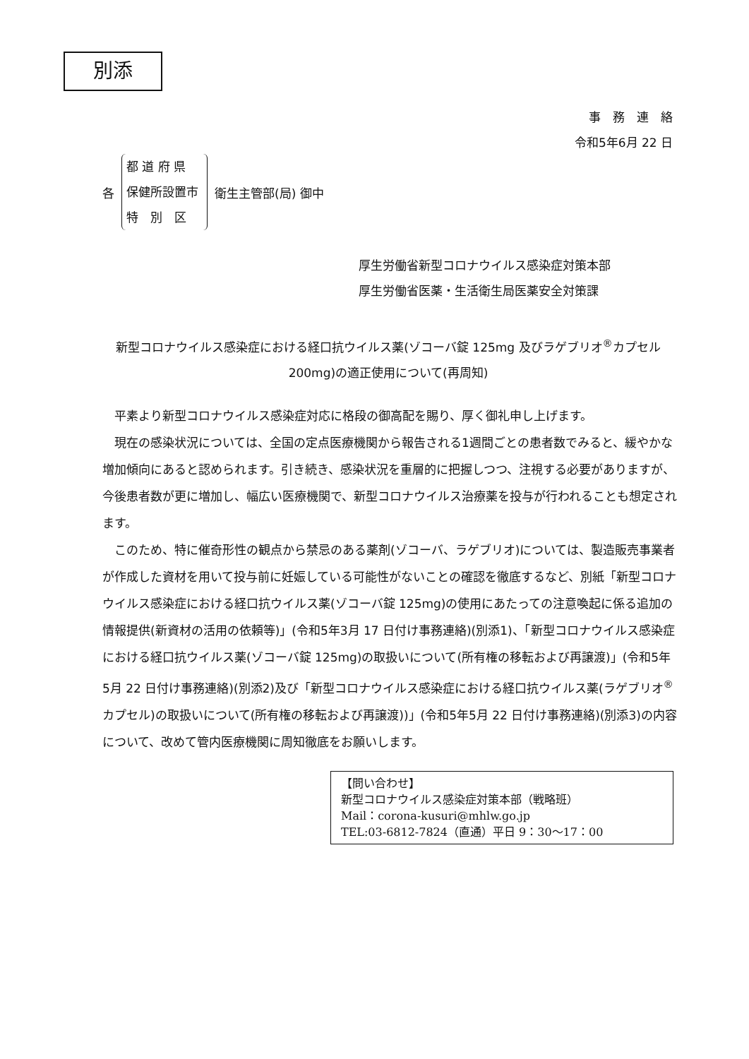別添
事　務　連　絡
令和5年6月 22 日
各
都 道 府 県
保健所設置市
特　別　区
衛生主管部(局) 御中
厚生労働省新型コロナウイルス感染症対策本部
厚生労働省医薬・生活衛生局医薬安全対策課
新型コロナウイルス感染症における経口抗ウイルス薬(ゾコーバ錠 125mg 及びラゲブリオ<sup>®</sup>カプセル 200mg)の適正使用について(再周知)
平素より新型コロナウイルス感染症対応に格段の御高配を賜り、厚く御礼申し上げます。
現在の感染状況については、全国の定点医療機関から報告される1週間ごとの患者数でみると、緩やかな増加傾向にあると認められます。引き続き、感染状況を重層的に把握しつつ、注視する必要がありますが、今後患者数が更に増加し、幅広い医療機関で、新型コロナウイルス治療薬を投与が行われることも想定されます。
このため、特に催奇形性の観点から禁忌のある薬剤(ゾコーバ、ラゲブリオ)については、製造販売事業者が作成した資材を用いて投与前に妊娠している可能性がないことの確認を徹底するなど、別紙「新型コロナウイルス感染症における経口抗ウイルス薬(ゾコーバ錠 125mg)の使用にあたっての注意喚起に係る追加の情報提供(新資材の活用の依頼等)」(令和5年3月 17 日付け事務連絡)(別添1)、「新型コロナウイルス感染症における経口抗ウイルス薬(ゾコーバ錠 125mg)の取扱いについて(所有権の移転および再譲渡)」(令和5年5月 22 日付け事務連絡)(別添2)及び「新型コロナウイルス感染症における経口抗ウイルス薬(ラゲブリオ<sup>®</sup>カプセル)の取扱いについて(所有権の移転および再譲渡))」(令和5年5月 22 日付け事務連絡)(別添3)の内容について、改めて管内医療機関に周知徹底をお願いします。
【問い合わせ】
新型コロナウイルス感染症対策本部（戦略班）
Mail：corona-kusuri@mhlw.go.jp
TEL:03-6812-7824（直通）平日 9：30～17：00